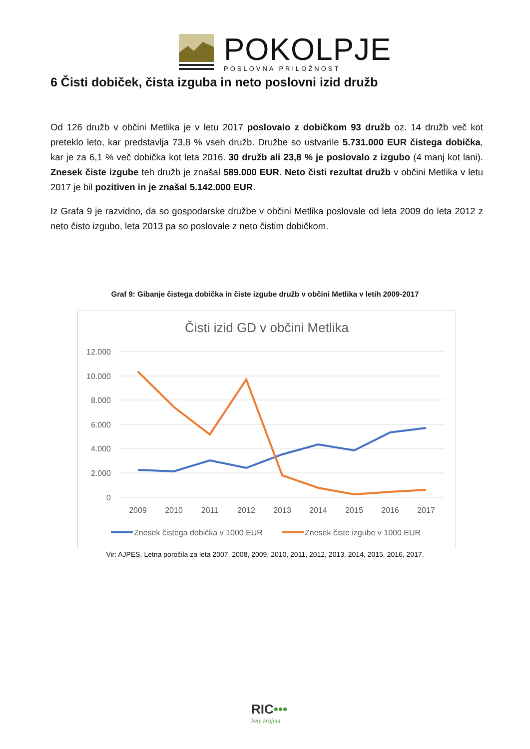POKOLPJE
POSLOVNA PRILOŽNOST
6 Čisti dobiček, čista izguba in neto poslovni izid družb
Od 126 družb v občini Metlika je v letu 2017 poslovalo z dobičkom 93 družb oz. 14 družb več kot preteklo leto, kar predstavlja 73,8 % vseh družb. Družbe so ustvarile 5.731.000 EUR čistega dobička, kar je za 6,1 % več dobička kot leta 2016. 30 družb ali 23,8 % je poslovalo z izgubo (4 manj kot lani). Znesek čiste izgube teh družb je znašal 589.000 EUR. Neto čisti rezultat družb v občini Metlika v letu 2017 je bil pozitiven in je znašal 5.142.000 EUR.
Iz Grafa 9 je razvidno, da so gospodarske družbe v občini Metlika poslovale od leta 2009 do leta 2012 z neto čisto izgubo, leta 2013 pa so poslovale z neto čistim dobičkom.
Graf 9: Gibanje čistega dobička in čiste izgube družb v občini Metlika v letih 2009-2017
Čisti izid GD v občini Metlika
12.000
10.000
8.000
6.000
4.000
2.000
0
2009
2010
2011
2012
2013
2014
2015
2016
2017
Znesek čistega dobička v 1000 EUR
Znesek čiste izgube v 1000 EUR
Vir: AJPES, Letna poročila za leta 2007, 2008, 2009, 2010, 2011, 2012, 2013, 2014, 2015, 2016, 2017.
RIC•••
bela krajina